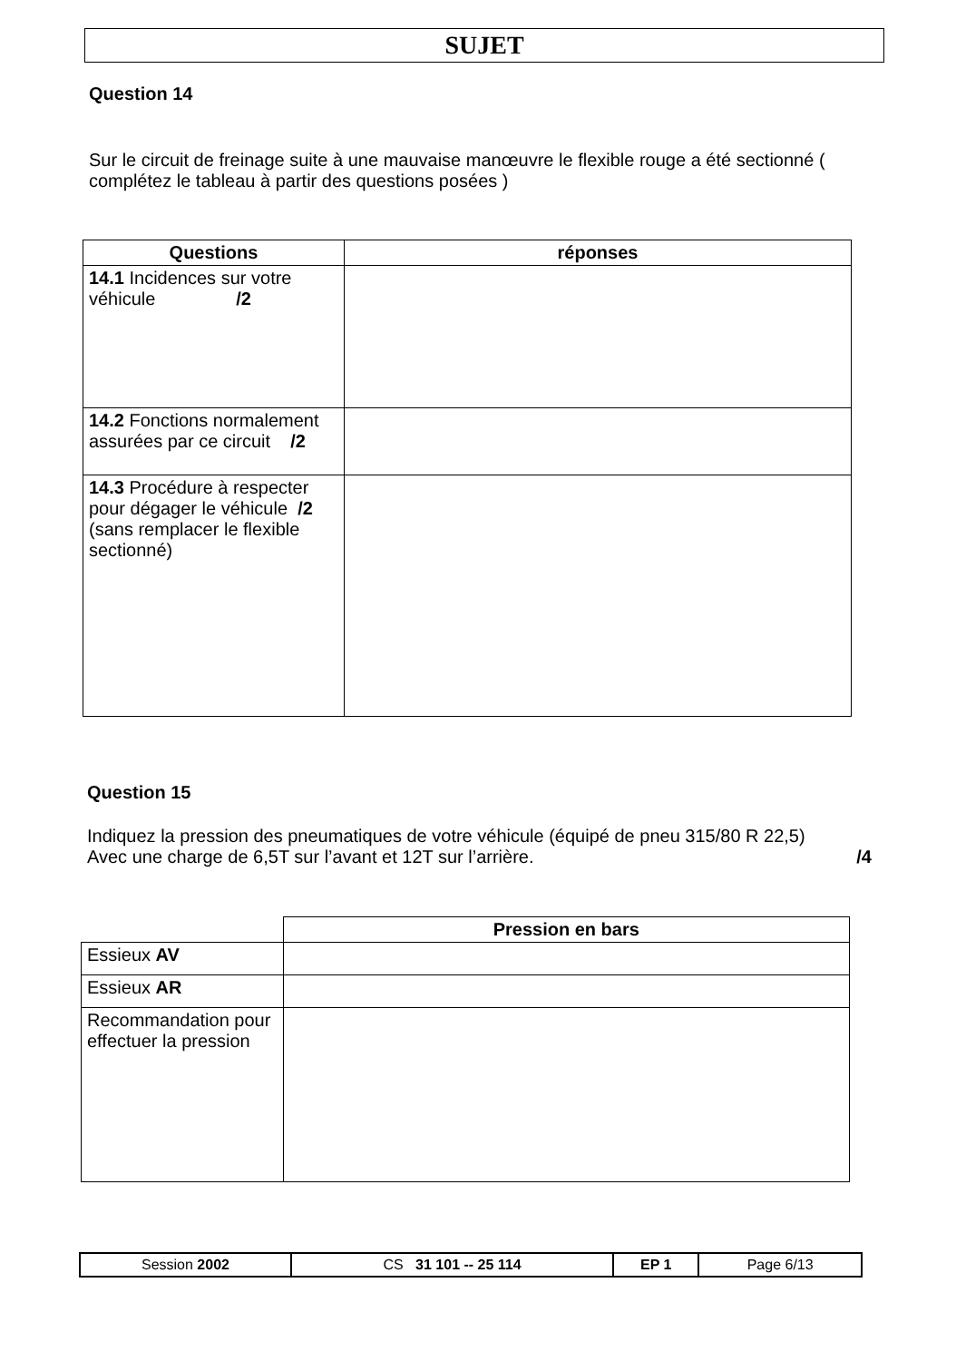SUJET
Question 14
Sur le circuit de freinage suite à une mauvaise manœuvre le flexible rouge a été sectionné ( complétez le tableau à partir des questions posées )
| Questions | réponses |
| --- | --- |
| 14.1 Incidences sur votre véhicule /2 | |
| 14.2 Fonctions normalement assurées par ce circuit /2 | |
| 14.3 Procédure à respecter pour dégager le véhicule /2 (sans remplacer le flexible sectionné) | |
Question 15
Indiquez la pression des pneumatiques de votre véhicule (équipé de pneu 315/80 R 22,5)
Avec une charge de 6,5T sur l’avant et 12T sur l’arrière. /4
| | Pression en bars |
| Essieux AV | |
| Essieux AR | |
| Recommandation pour effectuer la pression | |
| Session 2002 | CS 31 101 -- 25 114 | EP 1 | Page 6/13 |